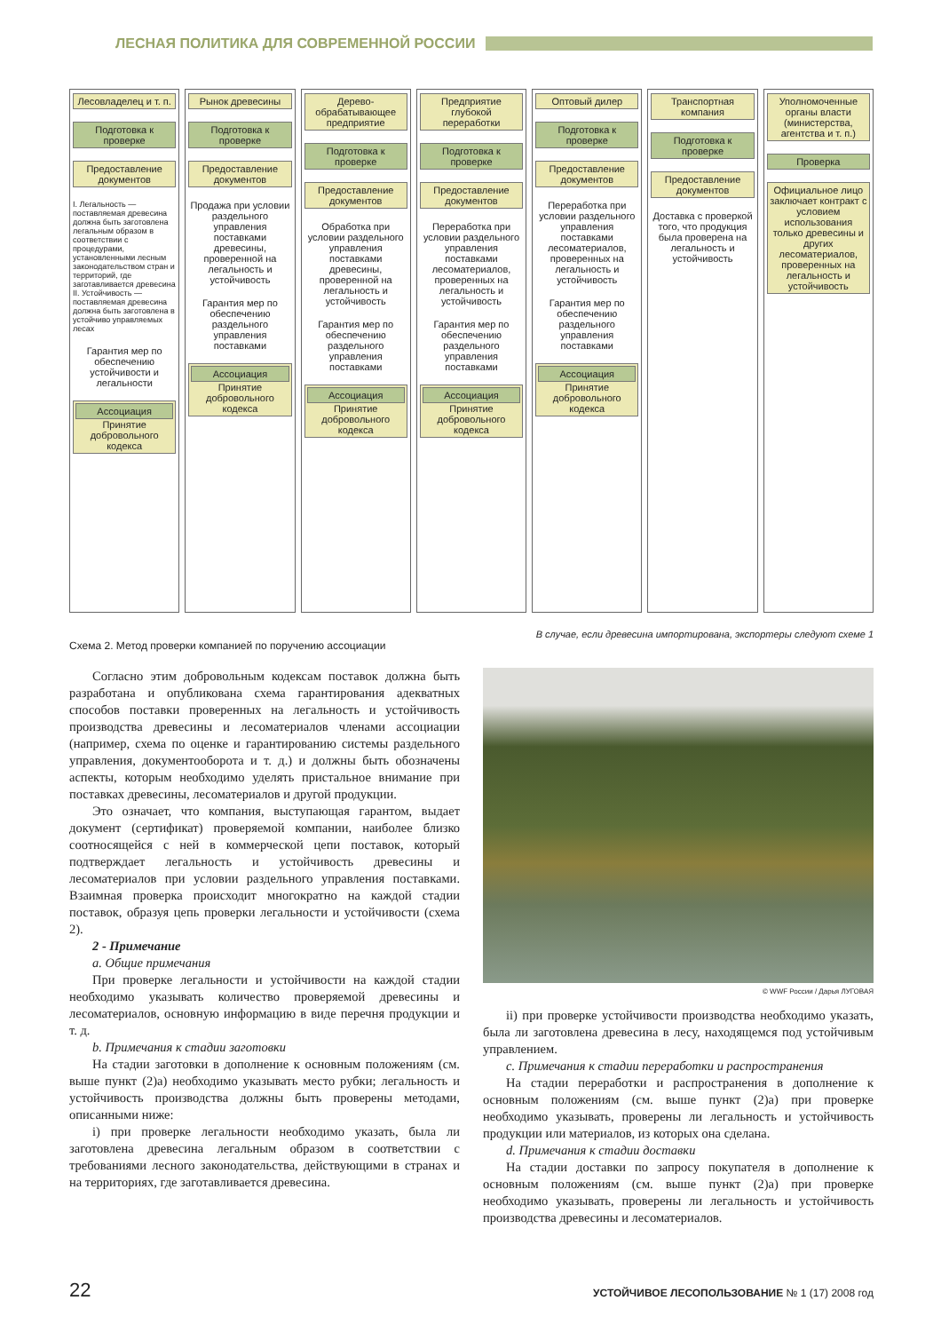ЛЕСНАЯ ПОЛИТИКА ДЛЯ СОВРЕМЕННОЙ РОССИИ
Лесовладелец и т. п.
Подготовка к проверке
Предоставление документов
I. Легальность — поставляемая древесина должна быть заготовлена легальным образом в соответствии с процедурами, установленными лесным законодательством стран и территорий, где заготавливается древесина
II. Устойчивость — поставляемая древесина должна быть заготовлена в устойчиво управляемых лесах
Гарантия мер по обеспечению устойчивости и легальности
Ассоциация
Принятие добровольного кодекса
Рынок древесины
Подготовка к проверке
Предоставление документов
Продажа при условии раздельного управления поставками древесины, проверенной на легальность и устойчивость
Гарантия мер по обеспечению раздельного управления поставками
Ассоциация
Принятие добровольного кодекса
Дерево­обрабатывающее предприятие
Подготовка к проверке
Предоставление документов
Обработка при условии раздельного управления поставками древесины, проверенной на легальность и устойчивость
Гарантия мер по обеспечению раздельного управления поставками
Ассоциация
Принятие добровольного кодекса
Предприятие глубокой переработки
Подготовка к проверке
Предоставление документов
Переработка при условии раздельного управления поставками лесоматериалов, проверенных на легальность и устойчивость
Гарантия мер по обеспечению раздельного управления поставками
Ассоциация
Принятие добровольного кодекса
Оптовый дилер
Подготовка к проверке
Предоставление документов
Переработка при условии раздельного управления поставками лесоматериалов, проверенных на легальность и устойчивость
Гарантия мер по обеспечению раздельного управления поставками
Ассоциация
Принятие добровольного кодекса
Транспортная компания
Подготовка к проверке
Предоставление документов
Доставка с проверкой того, что продукция была проверена на легальность и устойчивость
Уполномоченные органы власти (министерства, агентства и т. п.)
Проверка
Официальное лицо заключает контракт с условием использования только древесины и других лесоматериалов, проверенных на легальность и устойчивость
В случае, если древесина импортирована, экспортеры следуют схеме 1
Схема 2. Метод проверки компанией по поручению ассоциации
Согласно этим добровольным кодексам поставок должна быть разработана и опубликована схема гарантирования адекватных способов поставки проверенных на легальность и устойчивость производства древесины и лесоматериалов членами ассоциации (например, схема по оценке и гарантированию системы раздельного управления, документооборота и т. д.) и должны быть обозначены аспекты, которым необходимо уделять пристальное внимание при поставках древесины, лесоматериалов и другой продукции.
Это означает, что компания, выступающая гарантом, выдает документ (сертификат) проверяемой компании, наиболее близко соотносящейся с ней в коммерческой цепи поставок, который подтверждает легальность и устойчивость древесины и лесоматериалов при условии раздельного управления поставками. Взаимная проверка происходит многократно на каждой стадии поставок, образуя цепь проверки легальности и устойчивости (схема 2).
2 - Примечание
a. Общие примечания
При проверке легальности и устойчивости на каждой стадии необходимо указывать количество проверяемой древесины и лесоматериалов, основную информацию в виде перечня продукции и т. д.
b. Примечания к стадии заготовки
На стадии заготовки в дополнение к основным положениям (см. выше пункт (2)а) необходимо указывать место рубки; легальность и устойчивость производства должны быть проверены методами, описанными ниже:
i) при проверке легальности необходимо указать, была ли заготовлена древесина легальным образом в соответствии с требованиями лесного законодательства, действующими в странах и на территориях, где заготавливается древесина.
© WWF России / Дарья ЛУГОВАЯ
ii) при проверке устойчивости производства необходимо указать, была ли заготовлена древесина в лесу, находящемся под устойчивым управлением.
c. Примечания к стадии переработки и распространения
На стадии переработки и распространения в дополнение к основным положениям (см. выше пункт (2)а) при проверке необходимо указывать, проверены ли легальность и устойчивость продукции или материалов, из которых она сделана.
d. Примечания к стадии доставки
На стадии доставки по запросу покупателя в дополнение к основным положениям (см. выше пункт (2)а) при проверке необходимо указывать, проверены ли легальность и устойчивость производства древесины и лесоматериалов.
22 УСТОЙЧИВОЕ ЛЕСОПОЛЬЗОВАНИЕ № 1 (17) 2008 год